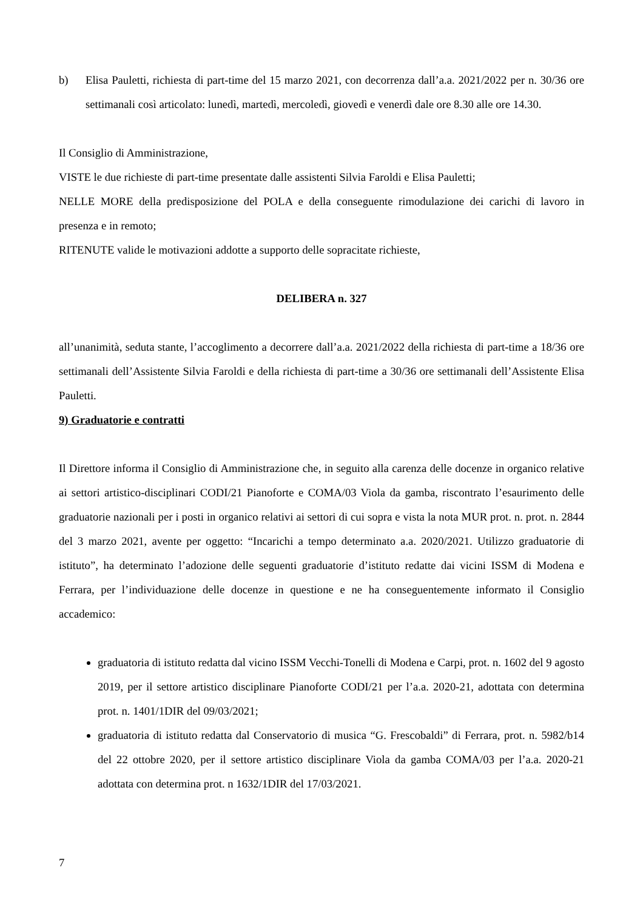b) Elisa Pauletti, richiesta di part-time del 15 marzo 2021, con decorrenza dall’a.a. 2021/2022 per n. 30/36 ore settimanali così articolato: lunedì, martedì, mercoledì, giovedì e venerdì dale ore 8.30 alle ore 14.30.
Il Consiglio di Amministrazione,
VISTE le due richieste di part-time presentate dalle assistenti Silvia Faroldi e Elisa Pauletti;
NELLE MORE della predisposizione del POLA e della conseguente rimodulazione dei carichi di lavoro in presenza e in remoto;
RITENUTE valide le motivazioni addotte a supporto delle sopracitate richieste,
DELIBERA n. 327
all’unanimità, seduta stante, l’accoglimento a decorrere dall’a.a. 2021/2022 della richiesta di part-time a 18/36 ore settimanali dell’Assistente Silvia Faroldi e della richiesta di part-time a 30/36 ore settimanali dell’Assistente Elisa Pauletti.
9) Graduatorie e contratti
Il Direttore informa il Consiglio di Amministrazione che, in seguito alla carenza delle docenze in organico relative ai settori artistico-disciplinari CODI/21 Pianoforte e COMA/03 Viola da gamba, riscontrato l’esaurimento delle graduatorie nazionali per i posti in organico relativi ai settori di cui sopra e vista la nota MUR prot. n. prot. n. 2844 del 3 marzo 2021, avente per oggetto: “Incarichi a tempo determinato a.a. 2020/2021. Utilizzo graduatorie di istituto”, ha determinato l’adozione delle seguenti graduatorie d’istituto redatte dai vicini ISSM di Modena e Ferrara, per l’individuazione delle docenze in questione e ne ha conseguentemente informato il Consiglio accademico:
graduatoria di istituto redatta dal vicino ISSM Vecchi-Tonelli di Modena e Carpi, prot. n. 1602 del 9 agosto 2019, per il settore artistico disciplinare Pianoforte CODI/21 per l’a.a. 2020-21, adottata con determina prot. n. 1401/1DIR del 09/03/2021;
graduatoria di istituto redatta dal Conservatorio di musica “G. Frescobaldi” di Ferrara, prot. n. 5982/b14 del 22 ottobre 2020, per il settore artistico disciplinare Viola da gamba COMA/03 per l’a.a. 2020-21 adottata con determina prot. n 1632/1DIR del 17/03/2021.
7